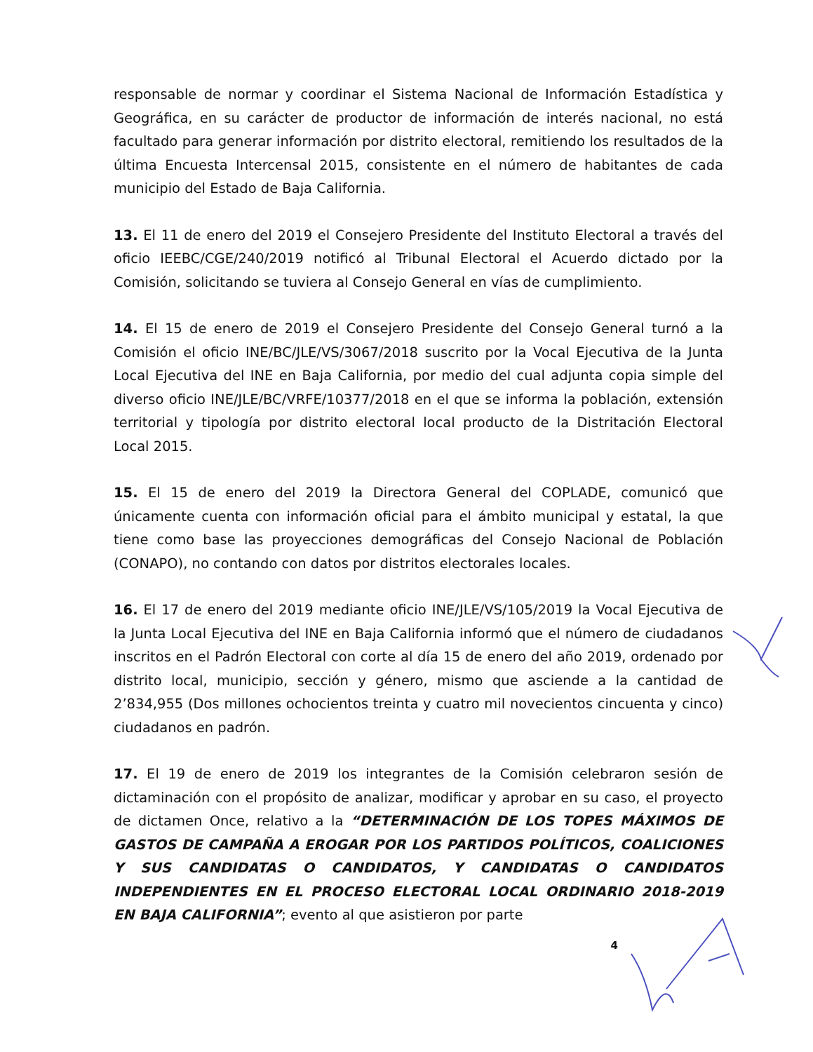responsable de normar y coordinar el Sistema Nacional de Información Estadística y Geográfica, en su carácter de productor de información de interés nacional, no está facultado para generar información por distrito electoral, remitiendo los resultados de la última Encuesta Intercensal 2015, consistente en el número de habitantes de cada municipio del Estado de Baja California.
13. El 11 de enero del 2019 el Consejero Presidente del Instituto Electoral a través del oficio IEEBC/CGE/240/2019 notificó al Tribunal Electoral el Acuerdo dictado por la Comisión, solicitando se tuviera al Consejo General en vías de cumplimiento.
14. El 15 de enero de 2019 el Consejero Presidente del Consejo General turnó a la Comisión el oficio INE/BC/JLE/VS/3067/2018 suscrito por la Vocal Ejecutiva de la Junta Local Ejecutiva del INE en Baja California, por medio del cual adjunta copia simple del diverso oficio INE/JLE/BC/VRFE/10377/2018 en el que se informa la población, extensión territorial y tipología por distrito electoral local producto de la Distritación Electoral Local 2015.
15. El 15 de enero del 2019 la Directora General del COPLADE, comunicó que únicamente cuenta con información oficial para el ámbito municipal y estatal, la que tiene como base las proyecciones demográficas del Consejo Nacional de Población (CONAPO), no contando con datos por distritos electorales locales.
16. El 17 de enero del 2019 mediante oficio INE/JLE/VS/105/2019 la Vocal Ejecutiva de la Junta Local Ejecutiva del INE en Baja California informó que el número de ciudadanos inscritos en el Padrón Electoral con corte al día 15 de enero del año 2019, ordenado por distrito local, municipio, sección y género, mismo que asciende a la cantidad de 2’834,955 (Dos millones ochocientos treinta y cuatro mil novecientos cincuenta y cinco) ciudadanos en padrón.
17. El 19 de enero de 2019 los integrantes de la Comisión celebraron sesión de dictaminación con el propósito de analizar, modificar y aprobar en su caso, el proyecto de dictamen Once, relativo a la “DETERMINACIÓN DE LOS TOPES MÁXIMOS DE GASTOS DE CAMPAÑA A EROGAR POR LOS PARTIDOS POLÍTICOS, COALICIONES Y SUS CANDIDATAS O CANDIDATOS, Y CANDIDATAS O CANDIDATOS INDEPENDIENTES EN EL PROCESO ELECTORAL LOCAL ORDINARIO 2018-2019 EN BAJA CALIFORNIA”; evento al que asistieron por parte
4